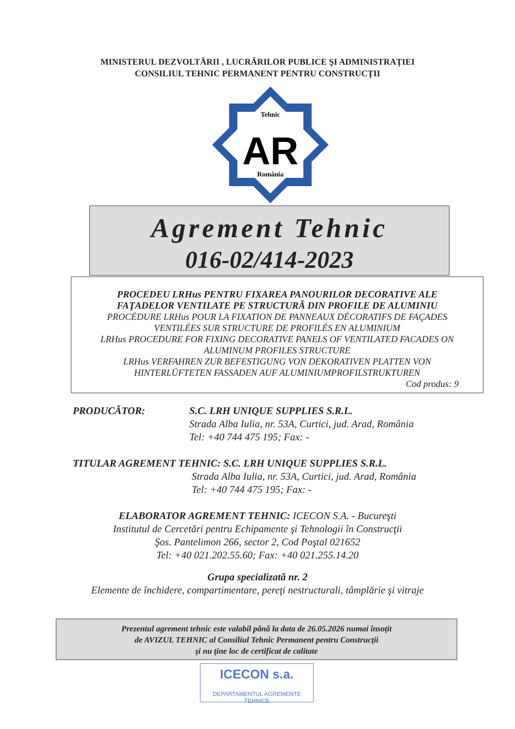MINISTERUL DEZVOLTĂRII , LUCRĂRILOR PUBLICE ŞI ADMINISTRAŢIEI
CONSILIUL TEHNIC PERMANENT PENTRU CONSTRUCŢII
Tehnic
România
AR
Agrement Tehnic
016-02/414-2023
PROCEDEU LRHus PENTRU FIXAREA PANOURILOR DECORATIVE ALE
FAŢADELOR VENTILATE PE STRUCTURĂ DIN PROFILE DE ALUMINIU
PROCÉDURE LRHus POUR LA FIXATION DE PANNEAUX DÉCORATIFS DE FAÇADES
VENTILÉES SUR STRUCTURE DE PROFILÉS EN ALUMINIUM
LRHus PROCEDURE FOR FIXING DECORATIVE PANELS OF VENTILATED FACADES ON
ALUMINUM PROFILES STRUCTURE
LRHus VERFAHREN ZUR BEFESTIGUNG VON DEKORATIVEN PLATTEN VON
HINTERLÜFTETEN FASSADEN AUF ALUMINIUMPROFILSTRUKTUREN
Cod produs: 9
PRODUCĂTOR: S.C. LRH UNIQUE SUPPLIES S.R.L.
Strada Alba Iulia, nr. 53A, Curtici, jud. Arad, România
Tel: +40 744 475 195; Fax: -
TITULAR AGREMENT TEHNIC: S.C. LRH UNIQUE SUPPLIES S.R.L.
Strada Alba Iulia, nr. 53A, Curtici, jud. Arad, România
Tel: +40 744 475 195; Fax: -
ELABORATOR AGREMENT TEHNIC: ICECON S.A. - Bucureşti
Institutul de Cercetări pentru Echipamente şi Tehnologii în Construcţii
Şos. Pantelimon 266, sector 2, Cod Poştal 021652
Tel: +40 021.202.55.60; Fax: +40 021.255.14.20
Grupa specializată nr. 2
Elemente de închidere, compartimentare, pereţi nestructurali, tâmplărie şi vitraje
Prezentul agrement tehnic este valabil până la data de 26.05.2026 numai însoţit
de AVIZUL TEHNIC al Consiliul Tehnic Permanent pentru Construcţii
şi nu ţine loc de certificat de calitate
ICECON s.a.
DEPARTAMENTUL AGREMENTE TEHNICE